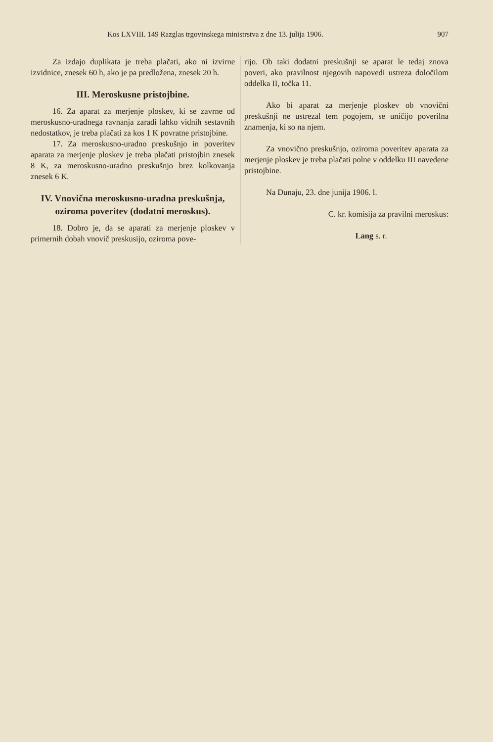Kos LXVIII. 149 Razglas trgovinskega ministrstva z dne 13. julija 1906. 907
Za izdajo duplikata je treba plačati, ako ni izvirne izvidnice, znesek 60 h, ako je pa predložena, znesek 20 h.
III. Meroskusne pristojbine.
16. Za aparat za merjenje ploskev, ki se zavrne od meroskusno-uradnega ravnanja zaradi lahko vidnih sestavnih nedostatkov, je treba plačati za kos 1 K povratne pristojbine.
17. Za meroskusno-uradno preskušnjo in poveritev aparata za merjenje ploskev je treba plačati pristojbin znesek 8 K, za meroskusno-uradno preskušnjo brez kolkovanja znesek 6 K.
IV. Vnovična meroskusno-uradna preskušnja, oziroma poveritev (dodatni meroskus).
18. Dobro je, da se aparati za merjenje ploskev v primernih dobah vnovič preskusijo, oziroma pove-
rijo. Ob taki dodatni preskušnji se aparat le tedaj znova poveri, ako pravilnost njegovih napovedi ustreza določilom oddelka II, točka 11.
Ako bi aparat za merjenje ploskev ob vnovični preskušnji ne ustrezal tem pogojem, se uničijo poverilna znamenja, ki so na njem.
Za vnovično preskušnjo, oziroma poveritev aparata za merjenje ploskev je treba plačati polne v oddelku III navedene pristojbine.
Na Dunaju, 23. dne junija 1906. l.
C. kr. komisija za pravilni meroskus:
Lang s. r.